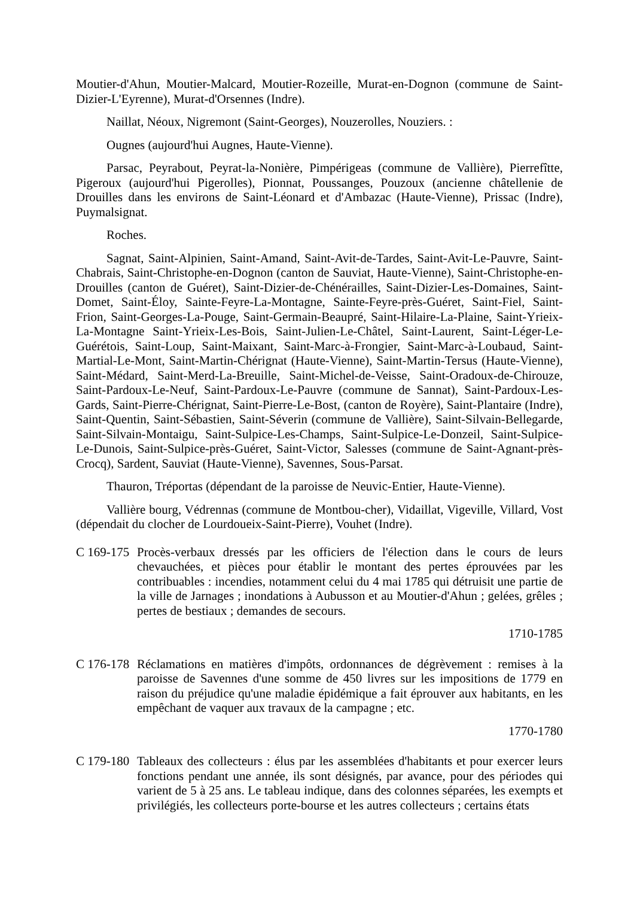Moutier-d'Ahun, Moutier-Malcard, Moutier-Rozeille, Murat-en-Dognon (commune de Saint-Dizier-L'Eyrenne), Murat-d'Orsennes (Indre).
Naillat, Néoux, Nigremont (Saint-Georges), Nouzerolles, Nouziers. :
Ougnes (aujourd'hui Augnes, Haute-Vienne).
Parsac, Peyrabout, Peyrat-la-Nonière, Pimpérigeas (commune de Vallière), Pierrefîtte, Pigeroux (aujourd'hui Pigerolles), Pionnat, Poussanges, Pouzoux (ancienne châtellenie de Drouilles dans les environs de Saint-Léonard et d'Ambazac (Haute-Vienne), Prissac (Indre), Puymalsignat.
Roches.
Sagnat, Saint-Alpinien, Saint-Amand, Saint-Avit-de-Tardes, Saint-Avit-Le-Pauvre, Saint-Chabrais, Saint-Christophe-en-Dognon (canton de Sauviat, Haute-Vienne), Saint-Christophe-en-Drouilles (canton de Guéret), Saint-Dizier-de-Chénérailles, Saint-Dizier-Les-Domaines, Saint-Domet, Saint-Éloy, Sainte-Feyre-La-Montagne, Sainte-Feyre-près-Guéret, Saint-Fiel, Saint-Frion, Saint-Georges-La-Pouge, Saint-Germain-Beaupré, Saint-Hilaire-La-Plaine, Saint-Yrieix-La-Montagne Saint-Yrieix-Les-Bois, Saint-Julien-Le-Châtel, Saint-Laurent, Saint-Léger-Le-Guérétois, Saint-Loup, Saint-Maixant, Saint-Marc-à-Frongier, Saint-Marc-à-Loubaud, Saint-Martial-Le-Mont, Saint-Martin-Chérignat (Haute-Vienne), Saint-Martin-Tersus (Haute-Vienne), Saint-Médard, Saint-Merd-La-Breuille, Saint-Michel-de-Veisse, Saint-Oradoux-de-Chirouze, Saint-Pardoux-Le-Neuf, Saint-Pardoux-Le-Pauvre (commune de Sannat), Saint-Pardoux-Les-Gards, Saint-Pierre-Chérignat, Saint-Pierre-Le-Bost, (canton de Royère), Saint-Plantaire (Indre), Saint-Quentin, Saint-Sébastien, Saint-Séverin (commune de Vallière), Saint-Silvain-Bellegarde, Saint-Silvain-Montaigu, Saint-Sulpice-Les-Champs, Saint-Sulpice-Le-Donzeil, Saint-Sulpice-Le-Dunois, Saint-Sulpice-près-Guéret, Saint-Victor, Salesses (commune de Saint-Agnant-près-Crocq), Sardent, Sauviat (Haute-Vienne), Savennes, Sous-Parsat.
Thauron, Tréportas (dépendant de la paroisse de Neuvic-Entier, Haute-Vienne).
Vallière bourg, Védrennas (commune de Montbou-cher), Vidaillat, Vigeville, Villard, Vost (dépendait du clocher de Lourdoueix-Saint-Pierre), Vouhet (Indre).
C 169-175
Procès-verbaux dressés par les officiers de l'élection dans le cours de leurs chevauchées, et pièces pour établir le montant des pertes éprouvées par les contribuables : incendies, notamment celui du 4 mai 1785 qui détruisit une partie de la ville de Jarnages ; inondations à Aubusson et au Moutier-d'Ahun ; gelées, grêles ; pertes de bestiaux ; demandes de secours.
1710-1785
C 176-178
Réclamations en matières d'impôts, ordonnances de dégrèvement : remises à la paroisse de Savennes d'une somme de 450 livres sur les impositions de 1779 en raison du préjudice qu'une maladie épidémique a fait éprouver aux habitants, en les empêchant de vaquer aux travaux de la campagne ; etc.
1770-1780
C 179-180
Tableaux des collecteurs : élus par les assemblées d'habitants et pour exercer leurs fonctions pendant une année, ils sont désignés, par avance, pour des périodes qui varient de 5 à 25 ans. Le tableau indique, dans des colonnes séparées, les exempts et privilégiés, les collecteurs porte-bourse et les autres collecteurs ; certains états